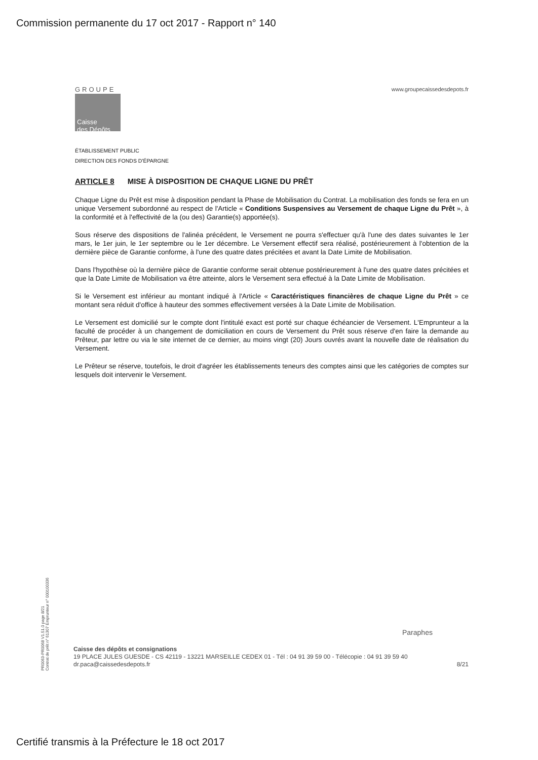Commission permanente du 17 oct 2017 - Rapport n° 140
GROUPE
Caisse
des Dépôts
www.groupecaissedesdepots.fr
ÉTABLISSEMENT PUBLIC
DIRECTION DES FONDS D'ÉPARGNE
ARTICLE 8 MISE À DISPOSITION DE CHAQUE LIGNE DU PRÊT
Chaque Ligne du Prêt est mise à disposition pendant la Phase de Mobilisation du Contrat. La mobilisation des fonds se fera en un unique Versement subordonné au respect de l'Article « Conditions Suspensives au Versement de chaque Ligne du Prêt », à la conformité et à l'effectivité de la (ou des) Garantie(s) apportée(s).
Sous réserve des dispositions de l'alinéa précédent, le Versement ne pourra s'effectuer qu'à l'une des dates suivantes le 1er mars, le 1er juin, le 1er septembre ou le 1er décembre. Le Versement effectif sera réalisé, postérieurement à l'obtention de la dernière pièce de Garantie conforme, à l'une des quatre dates précitées et avant la Date Limite de Mobilisation.
Dans l'hypothèse où la dernière pièce de Garantie conforme serait obtenue postérieurement à l'une des quatre dates précitées et que la Date Limite de Mobilisation va être atteinte, alors le Versement sera effectué à la Date Limite de Mobilisation.
Si le Versement est inférieur au montant indiqué à l'Article « Caractéristiques financières de chaque Ligne du Prêt » ce montant sera réduit d'office à hauteur des sommes effectivement versées à la Date Limite de Mobilisation.
Le Versement est domicilié sur le compte dont l'intitulé exact est porté sur chaque échéancier de Versement. L'Emprunteur a la faculté de procéder à un changement de domiciliation en cours de Versement du Prêt sous réserve d'en faire la demande au Prêteur, par lettre ou via le site internet de ce dernier, au moins vingt (20) Jours ouvrés avant la nouvelle date de réalisation du Versement.
Le Prêteur se réserve, toutefois, le droit d'agréer les établissements teneurs des comptes ainsi que les catégories de comptes sur lesquels doit intervenir le Versement.
PR0063-PR0068 V1.51.0 page 8/21
Contrat de prêt n° 61307 Emprunteur n° 000100336
Paraphes
Caisse des dépôts et consignations
19 PLACE JULES GUESDE - CS 42119 - 13221 MARSEILLE CEDEX 01 - Tél : 04 91 39 59 00 - Télécopie : 04 91 39 59 40
dr.paca@caissedesdepots.fr 8/21
Certifié transmis à la Préfecture le 18 oct 2017